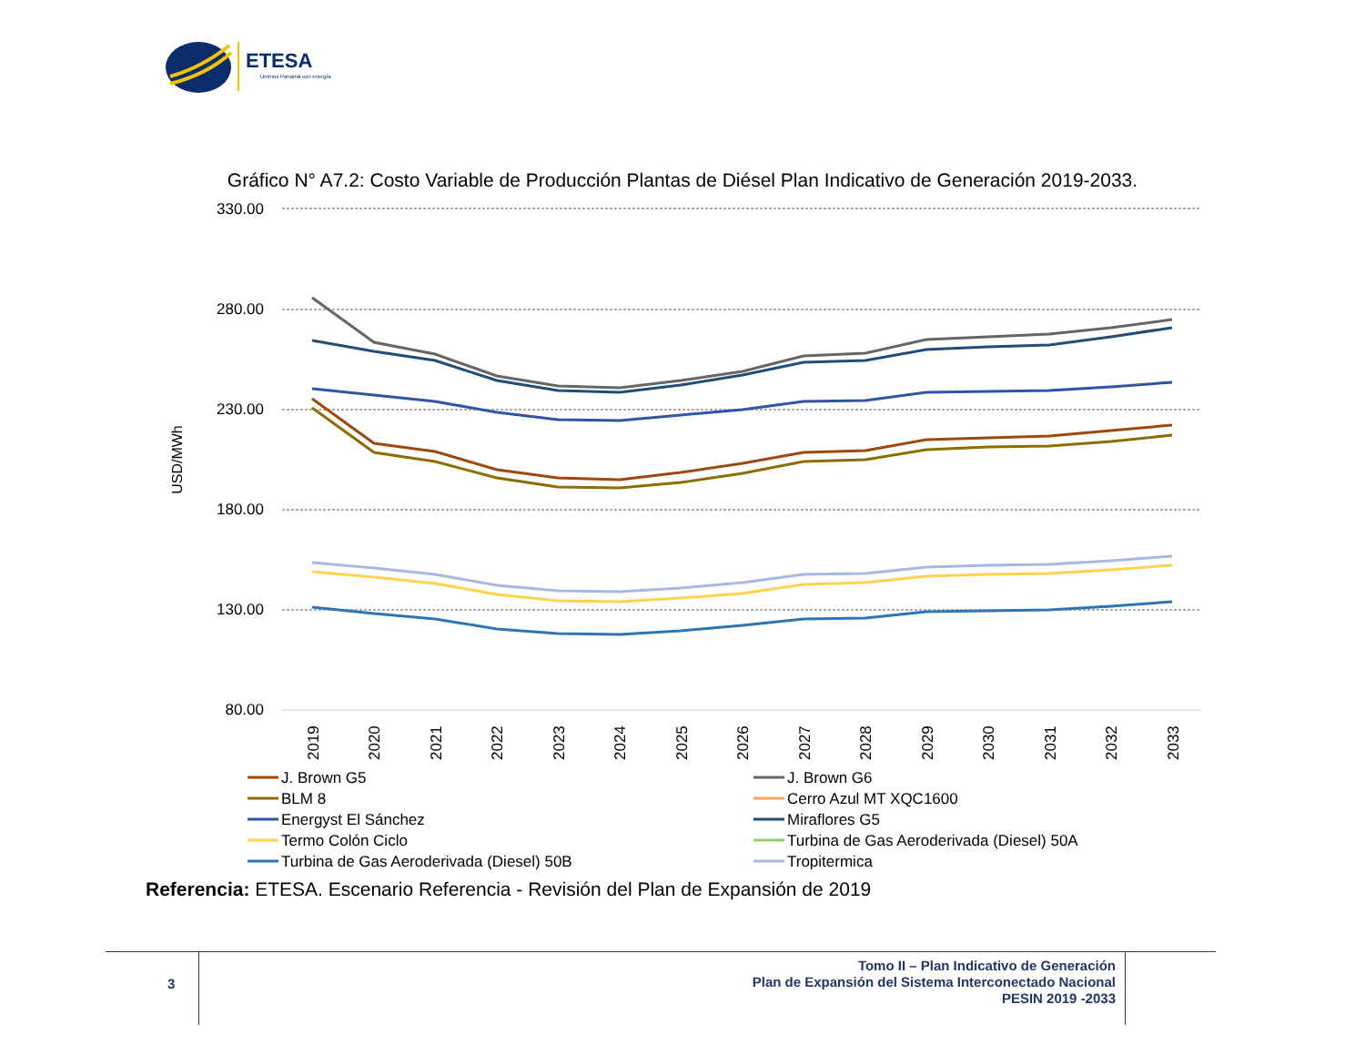ETESA
Unimos Panamá con energía
Gráfico N° A7.2: Costo Variable de Producción Plantas de Diésel Plan Indicativo de Generación 2019-2033.
330.00
280.00
230.00
180.00
130.00
80.00
USD/MWh
2019
2020
2021
2022
2023
2024
2025
2026
2027
2028
2029
2030
2031
2032
2033
J. Brown G5
J. Brown G6
BLM 8
Cerro Azul MT XQC1600
Energyst El Sánchez
Miraflores G5
Termo Colón Ciclo
Turbina de Gas Aeroderivada (Diesel) 50A
Turbina de Gas Aeroderivada (Diesel) 50B
Tropitermica
Referencia: ETESA. Escenario Referencia - Revisión del Plan de Expansión de 2019
3
Tomo II – Plan Indicativo de Generación
Plan de Expansión del Sistema Interconectado Nacional
PESIN 2019 -2033